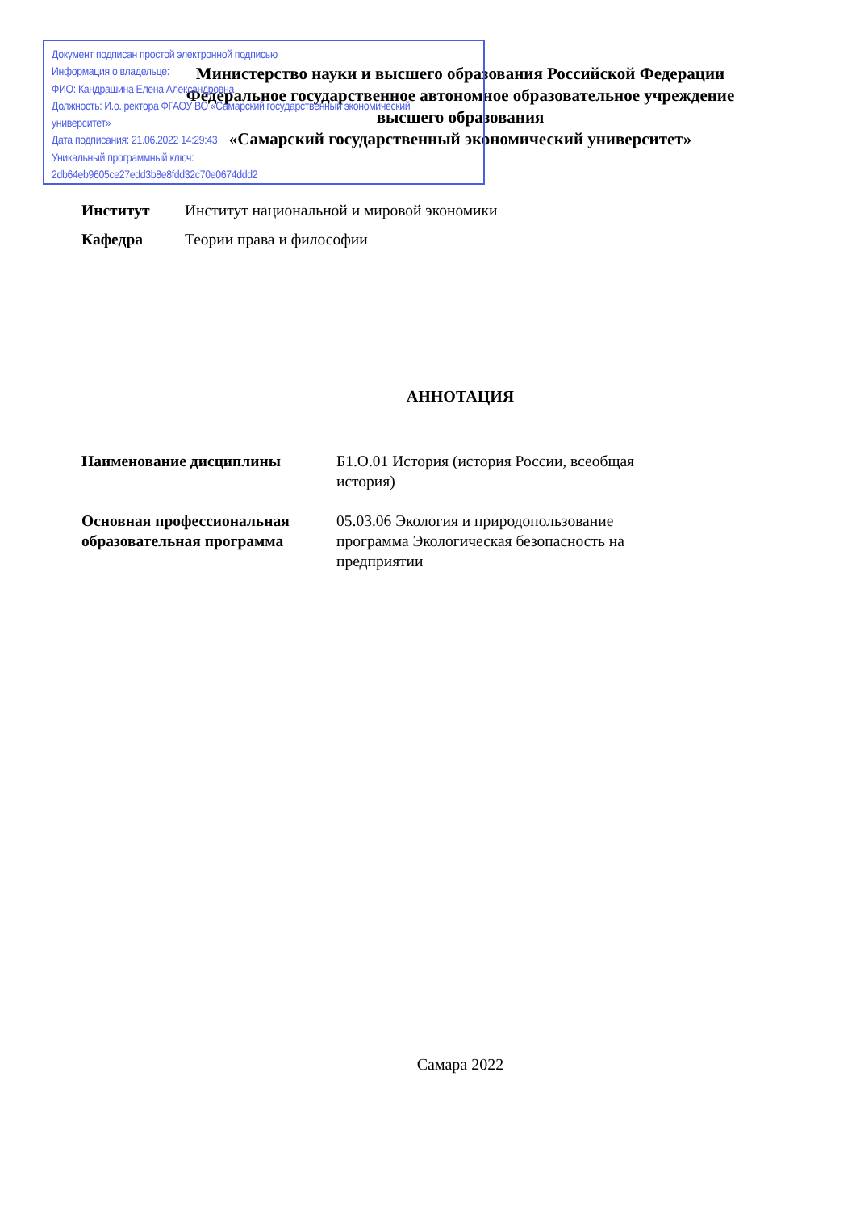Документ подписан простой электронной подписью
Информация о владельце:
ФИО: Кандрашина Елена Александровна
Должность: И.о. ректора ФГАОУ ВО «Самарский государственный экономический университет»
Дата подписания: 21.06.2022 14:29:43
Уникальный программный ключ:
2db64eb9605ce27edd3b8e8fdd32c70e0674ddd2
Министерство науки и высшего образования Российской Федерации
Федеральное государственное автономное образовательное учреждение
высшего образования
«Самарский государственный экономический университет»
Институт Институт национальной и мировой экономики
Кафедра Теории права и философии
АННОТАЦИЯ
Наименование дисциплины Б1.О.01 История (история России, всеобщая история)
Основная профессиональная образовательная программа 05.03.06 Экология и природопользование программа Экологическая безопасность на предприятии
Самара 2022